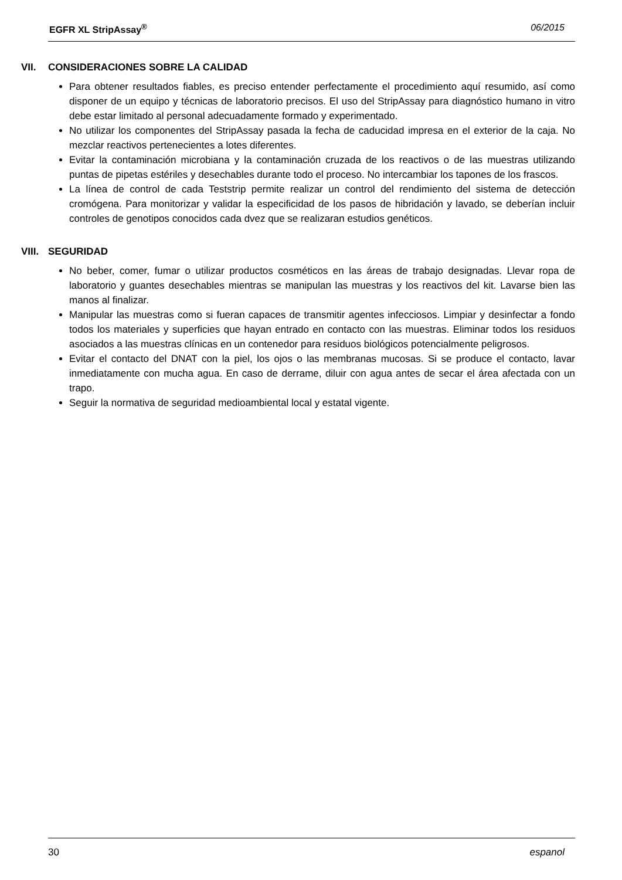EGFR XL StripAssay<sup>®</sup> 06/2015
VII. CONSIDERACIONES SOBRE LA CALIDAD
Para obtener resultados fiables, es preciso entender perfectamente el procedimiento aquí resumido, así como disponer de un equipo y técnicas de laboratorio precisos. El uso del StripAssay para diagnóstico humano in vitro debe estar limitado al personal adecuadamente formado y experimentado.
No utilizar los componentes del StripAssay pasada la fecha de caducidad impresa en el exterior de la caja. No mezclar reactivos pertenecientes a lotes diferentes.
Evitar la contaminación microbiana y la contaminación cruzada de los reactivos o de las muestras utilizando puntas de pipetas estériles y desechables durante todo el proceso. No intercambiar los tapones de los frascos.
La línea de control de cada Teststrip permite realizar un control del rendimiento del sistema de detección cromógena. Para monitorizar y validar la especificidad de los pasos de hibridación y lavado, se deberían incluir controles de genotipos conocidos cada dvez que se realizaran estudios genéticos.
VIII. SEGURIDAD
No beber, comer, fumar o utilizar productos cosméticos en las áreas de trabajo designadas. Llevar ropa de laboratorio y guantes desechables mientras se manipulan las muestras y los reactivos del kit. Lavarse bien las manos al finalizar.
Manipular las muestras como si fueran capaces de transmitir agentes infecciosos. Limpiar y desinfectar a fondo todos los materiales y superficies que hayan entrado en contacto con las muestras. Eliminar todos los residuos asociados a las muestras clínicas en un contenedor para residuos biológicos potencialmente peligrosos.
Evitar el contacto del DNAT con la piel, los ojos o las membranas mucosas. Si se produce el contacto, lavar inmediatamente con mucha agua. En caso de derrame, diluir con agua antes de secar el área afectada con un trapo.
Seguir la normativa de seguridad medioambiental local y estatal vigente.
30 espanol